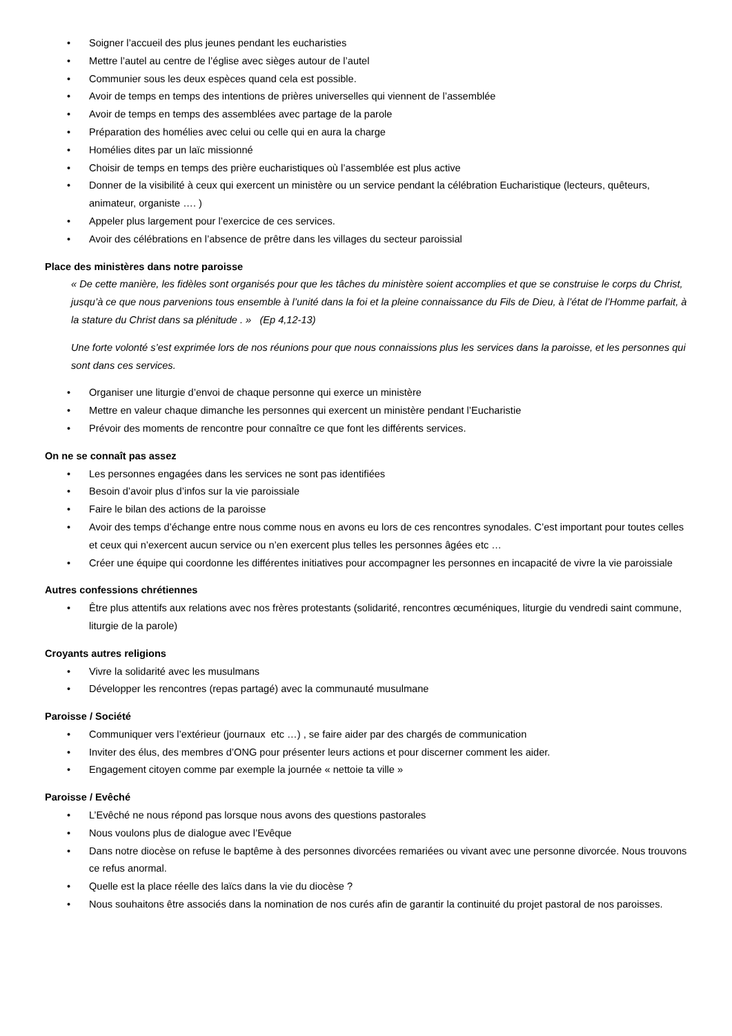• Soigner l’accueil des plus jeunes pendant les eucharisties
• Mettre l’autel au centre de l’église avec sièges autour de l’autel
• Communier sous les deux espèces quand cela est possible.
• Avoir de temps en temps des intentions de prières universelles qui viennent de l’assemblée
• Avoir de temps en temps des assemblées avec partage de la parole
• Préparation des homélies avec celui ou celle qui en aura la charge
• Homélies dites par un laïc missionné
• Choisir de temps en temps des prière eucharistiques où l’assemblée est plus active
• Donner de la visibilité à ceux qui exercent un ministère ou un service pendant la célébration Eucharistique (lecteurs, quêteurs, animateur, organiste …. )
• Appeler plus largement pour l’exercice de ces services.
• Avoir des célébrations en l’absence de prêtre dans les villages du secteur paroissial
Place des ministères dans notre paroisse
« De cette manière, les fidèles sont organisés pour que les tâches du ministère soient accomplies et que se construise le corps du Christ,
jusqu’à ce que nous parvenions tous ensemble à l’unité dans la foi et la pleine connaissance du Fils de Dieu, à l’état de l’Homme parfait, à la stature du Christ dans sa plénitude . » (Ep 4,12-13)
Une forte volonté s’est exprimée lors de nos réunions pour que nous connaissions plus les services dans la paroisse, et les personnes qui sont dans ces services.
• Organiser une liturgie d’envoi de chaque personne qui exerce un ministère
• Mettre en valeur chaque dimanche les personnes qui exercent un ministère pendant l’Eucharistie
• Prévoir des moments de rencontre pour connaître ce que font les différents services.
On ne se connaît pas assez
• Les personnes engagées dans les services ne sont pas identifiées
• Besoin d’avoir plus d’infos sur la vie paroissiale
• Faire le bilan des actions de la paroisse
• Avoir des temps d’échange entre nous comme nous en avons eu lors de ces rencontres synodales. C’est important pour toutes celles et ceux qui n’exercent aucun service ou n’en exercent plus telles les personnes âgées etc …
• Créer une équipe qui coordonne les différentes initiatives pour accompagner les personnes en incapacité de vivre la vie paroissiale
Autres confessions chrétiennes
• Être plus attentifs aux relations avec nos frères protestants (solidarité, rencontres œcuméniques, liturgie du vendredi saint commune, liturgie de la parole)
Croyants autres religions
• Vivre la solidarité avec les musulmans
• Développer les rencontres (repas partagé) avec la communauté musulmane
Paroisse / Société
• Communiquer vers l’extérieur (journaux etc …) , se faire aider par des chargés de communication
• Inviter des élus, des membres d’ONG pour présenter leurs actions et pour discerner comment les aider.
• Engagement citoyen comme par exemple la journée « nettoie ta ville »
Paroisse / Evêché
• L’Evêché ne nous répond pas lorsque nous avons des questions pastorales
• Nous voulons plus de dialogue avec l’Evêque
• Dans notre diocèse on refuse le baptême à des personnes divorcées remariées ou vivant avec une personne divorcée. Nous trouvons ce refus anormal.
• Quelle est la place réelle des laïcs dans la vie du diocèse ?
• Nous souhaitons être associés dans la nomination de nos curés afin de garantir la continuité du projet pastoral de nos paroisses.